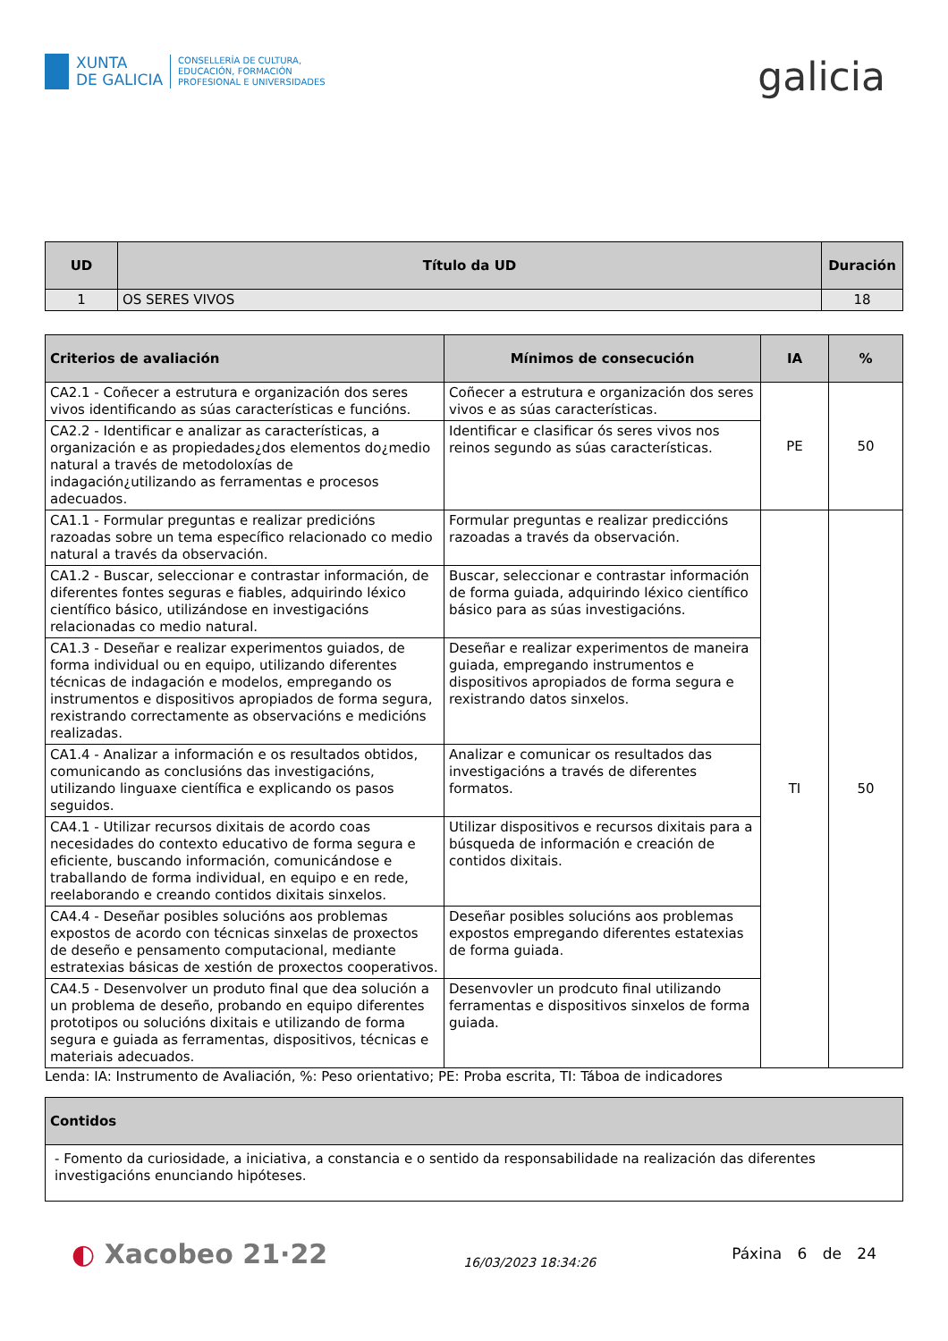XUNTA
DE GALICIA
CONSELLERÍA DE CULTURA,
EDUCACIÓN, FORMACIÓN
PROFESIONAL E UNIVERSIDADES
galicia
| UD | Título da UD | Duración |
| --- | --- | --- |
| 1 | OS SERES VIVOS | 18 |
| Criterios de avaliación | Mínimos de consecución | IA | % |
| --- | --- | --- | --- |
| CA2.1 - Coñecer a estrutura e organización dos seres vivos identificando as súas características e funcións. | Coñecer a estrutura e organización dos seres vivos e as súas características. | PE | 50 |
| CA2.2 - Identificar e analizar as características, a organización e as propiedades¿dos elementos do¿medio natural a través de metodoloxías de indagación¿utilizando as ferramentas e procesos adecuados. | Identificar e clasificar ós seres vivos nos reinos segundo as súas características. | | |
| CA1.1 - Formular preguntas e realizar predicións razoadas sobre un tema específico relacionado co medio natural a través da observación. | Formular preguntas e realizar prediccións razoadas a través da observación. | TI | 50 |
| CA1.2 - Buscar, seleccionar e contrastar información, de diferentes fontes seguras e fiables, adquirindo léxico científico básico, utilizándose en investigacións relacionadas co medio natural. | Buscar, seleccionar e contrastar información de forma guiada, adquirindo léxico científico básico para as súas investigacións. | | |
| CA1.3 - Deseñar e realizar experimentos guiados, de forma individual ou en equipo, utilizando diferentes técnicas de indagación e modelos, empregando os instrumentos e dispositivos apropiados de forma segura, rexistrando correctamente as observacións e medicións realizadas. | Deseñar e realizar experimentos de maneira guiada, empregando instrumentos e dispositivos apropiados de forma segura e rexistrando datos sinxelos. | | |
| CA1.4 - Analizar a información e os resultados obtidos, comunicando as conclusións das investigacións, utilizando linguaxe científica e explicando os pasos seguidos. | Analizar e comunicar os resultados das investigacións a través de diferentes formatos. | | |
| CA4.1 - Utilizar recursos dixitais de acordo coas necesidades do contexto educativo de forma segura e eficiente, buscando información, comunicándose e traballando de forma individual, en equipo e en rede, reelaborando e creando contidos dixitais sinxelos. | Utilizar dispositivos e recursos dixitais para a búsqueda de información e creación de contidos dixitais. | | |
| CA4.4 - Deseñar posibles solucións aos problemas expostos de acordo con técnicas sinxelas de proxectos de deseño e pensamento computacional, mediante estratexias básicas de xestión de proxectos cooperativos. | Deseñar posibles solucións aos problemas expostos empregando diferentes estatexias de forma guiada. | | |
| CA4.5 - Desenvolver un produto final que dea solución a un problema de deseño, probando en equipo diferentes prototipos ou solucións dixitais e utilizando de forma segura e guiada as ferramentas, dispositivos, técnicas e materiais adecuados. | Desenvovler un prodcuto final utilizando ferramentas e dispositivos sinxelos de forma guiada. | | |
Lenda: IA: Instrumento de Avaliación, %: Peso orientativo; PE: Proba escrita, TI: Táboa de indicadores
| Contidos |
| --- |
| - Fomento da curiosidade, a iniciativa, a constancia e o sentido da responsabilidade na realización das diferentes investigacións enunciando hipóteses. |
◐ Xacobeo 21·22
16/03/2023 18:34:26
Páxina 6 de 24